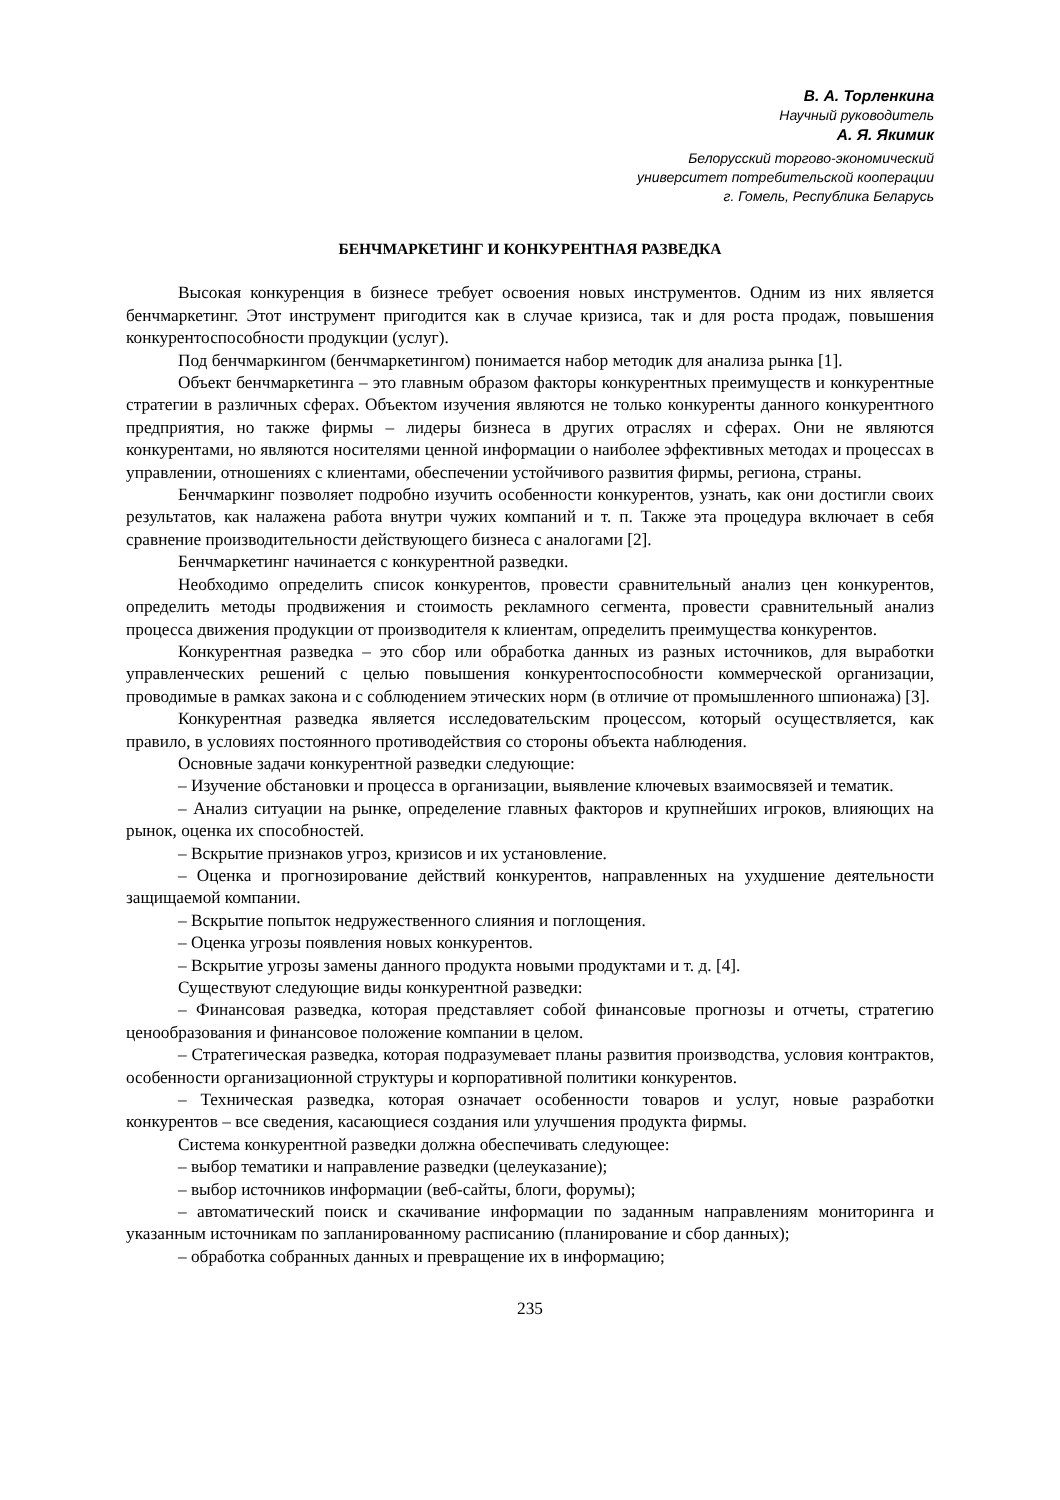В. А. Topленкина
Научный руководитель
А. Я. Якимик
Белорусский торгово-экономический
университет потребительской кооперации
г. Гомель, Республика Беларусь
БЕНЧМАРКЕТИНГ И КОНКУРЕНТНАЯ РАЗВЕДКА
Высокая конкуренция в бизнесе требует освоения новых инструментов. Одним из них является бенчмаркетинг. Этот инструмент пригодится как в случае кризиса, так и для роста продаж, повышения конкурентоспособности продукции (услуг).
Под бенчмаркингом (бенчмаркетингом) понимается набор методик для анализа рынка [1].
Объект бенчмаркетинга – это главным образом факторы конкурентных преимуществ и конкурентные стратегии в различных сферах. Объектом изучения являются не только конкуренты данного конкурентного предприятия, но также фирмы – лидеры бизнеса в других отраслях и сферах. Они не являются конкурентами, но являются носителями ценной информации о наиболее эффективных методах и процессах в управлении, отношениях с клиентами, обеспечении устойчивого развития фирмы, региона, страны.
Бенчмаркинг позволяет подробно изучить особенности конкурентов, узнать, как они достигли своих результатов, как налажена работа внутри чужих компаний и т. п. Также эта процедура включает в себя сравнение производительности действующего бизнеса с аналогами [2].
Бенчмаркетинг начинается с конкурентной разведки.
Необходимо определить список конкурентов, провести сравнительный анализ цен конкурентов, определить методы продвижения и стоимость рекламного сегмента, провести сравнительный анализ процесса движения продукции от производителя к клиентам, определить преимущества конкурентов.
Конкурентная разведка – это сбор или обработка данных из разных источников, для выработки управленческих решений с целью повышения конкурентоспособности коммерческой организации, проводимые в рамках закона и с соблюдением этических норм (в отличие от промышленного шпионажа) [3].
Конкурентная разведка является исследовательским процессом, который осуществляется, как правило, в условиях постоянного противодействия со стороны объекта наблюдения.
Основные задачи конкурентной разведки следующие:
– Изучение обстановки и процесса в организации, выявление ключевых взаимосвязей и тематик.
– Анализ ситуации на рынке, определение главных факторов и крупнейших игроков, влияющих на рынок, оценка их способностей.
– Вскрытие признаков угроз, кризисов и их установление.
– Оценка и прогнозирование действий конкурентов, направленных на ухудшение деятельности защищаемой компании.
– Вскрытие попыток недружественного слияния и поглощения.
– Оценка угрозы появления новых конкурентов.
– Вскрытие угрозы замены данного продукта новыми продуктами и т. д. [4].
Существуют следующие виды конкурентной разведки:
– Финансовая разведка, которая представляет собой финансовые прогнозы и отчеты, стратегию ценообразования и финансовое положение компании в целом.
– Стратегическая разведка, которая подразумевает планы развития производства, условия контрактов, особенности организационной структуры и корпоративной политики конкурентов.
– Техническая разведка, которая означает особенности товаров и услуг, новые разработки конкурентов – все сведения, касающиеся создания или улучшения продукта фирмы.
Система конкурентной разведки должна обеспечивать следующее:
– выбор тематики и направление разведки (целеуказание);
– выбор источников информации (веб-сайты, блоги, форумы);
– автоматический поиск и скачивание информации по заданным направлениям мониторинга и указанным источникам по запланированному расписанию (планирование и сбор данных);
– обработка собранных данных и превращение их в информацию;
235